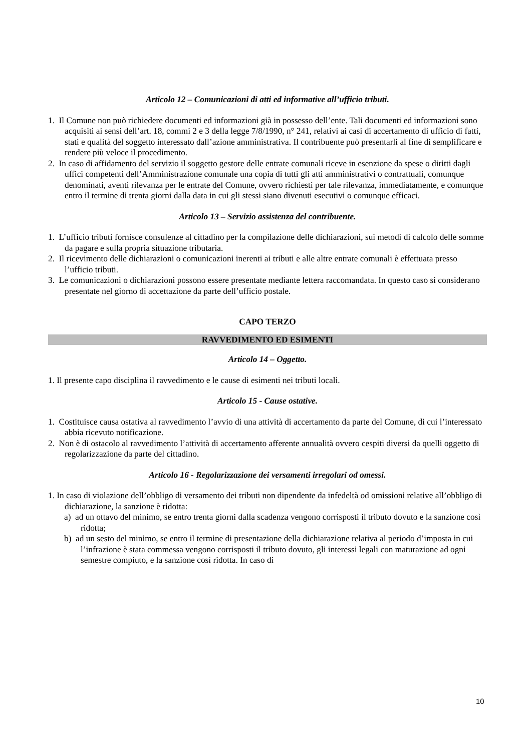Articolo 12 – Comunicazioni di atti ed informative all’ufficio tributi.
1. Il Comune non può richiedere documenti ed informazioni già in possesso dell’ente. Tali documenti ed informazioni sono acquisiti ai sensi dell’art. 18, commi 2 e 3 della legge 7/8/1990, n° 241, relativi ai casi di accertamento di ufficio di fatti, stati e qualità del soggetto interessato dall’azione amministrativa. Il contribuente può presentarli al fine di semplificare e rendere più veloce il procedimento.
2. In caso di affidamento del servizio il soggetto gestore delle entrate comunali riceve in esenzione da spese o diritti dagli uffici competenti dell’Amministrazione comunale una copia di tutti gli atti amministrativi o contrattuali, comunque denominati, aventi rilevanza per le entrate del Comune, ovvero richiesti per tale rilevanza, immediatamente, e comunque entro il termine di trenta giorni dalla data in cui gli stessi siano divenuti esecutivi o comunque efficaci.
Articolo 13 – Servizio assistenza del contribuente.
1. L’ufficio tributi fornisce consulenze al cittadino per la compilazione delle dichiarazioni, sui metodi di calcolo delle somme da pagare e sulla propria situazione tributaria.
2. Il ricevimento delle dichiarazioni o comunicazioni inerenti ai tributi e alle altre entrate comunali è effettuata presso l’ufficio tributi.
3. Le comunicazioni o dichiarazioni possono essere presentate mediante lettera raccomandata. In questo caso si considerano presentate nel giorno di accettazione da parte dell’ufficio postale.
CAPO TERZO
RAVVEDIMENTO ED ESIMENTI
Articolo 14 – Oggetto.
1. Il presente capo disciplina il ravvedimento e le cause di esimenti nei tributi locali.
Articolo 15 - Cause ostative.
1. Costituisce causa ostativa al ravvedimento l’avvio di una attività di accertamento da parte del Comune, di cui l’interessato abbia ricevuto notificazione.
2. Non è di ostacolo al ravvedimento l’attività di accertamento afferente annualità ovvero cespiti diversi da quelli oggetto di regolarizzazione da parte del cittadino.
Articolo 16 - Regolarizzazione dei versamenti irregolari od omessi.
1. In caso di violazione dell’obbligo di versamento dei tributi non dipendente da infedeltà od omissioni relative all’obbligo di dichiarazione, la sanzione è ridotta:
a) ad un ottavo del minimo, se entro trenta giorni dalla scadenza vengono corrisposti il tributo dovuto e la sanzione così ridotta;
b) ad un sesto del minimo, se entro il termine di presentazione della dichiarazione relativa al periodo d’imposta in cui l’infrazione è stata commessa vengono corrisposti il tributo dovuto, gli interessi legali con maturazione ad ogni semestre compiuto, e la sanzione così ridotta. In caso di
10